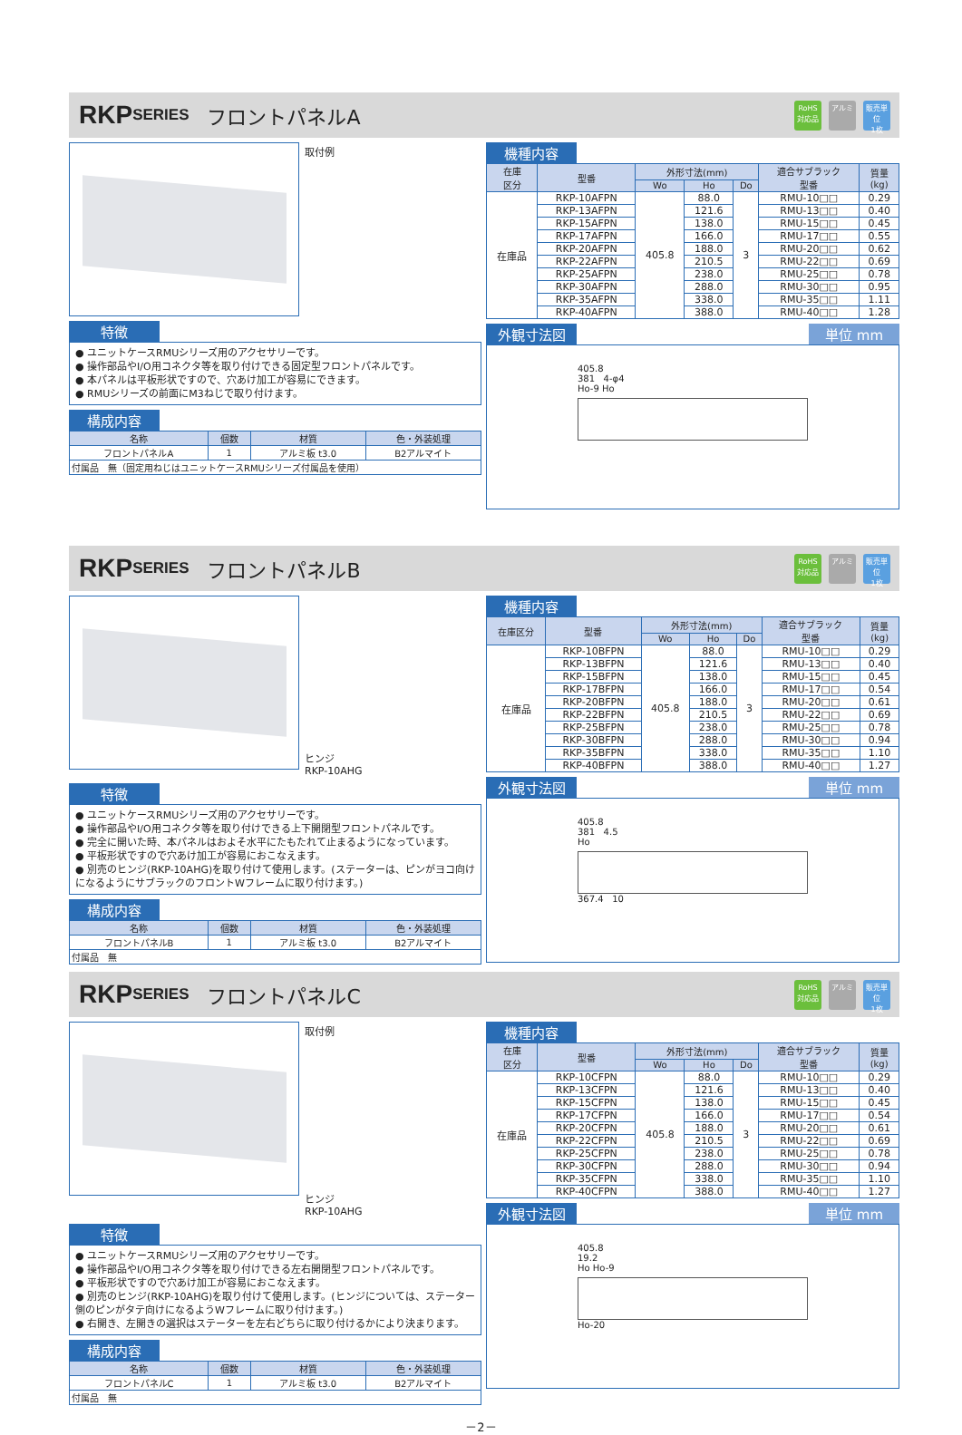RKP SERIES フロントパネルA
RoHS
対応品
アルミ 販売単位
1枚
取付例
特徴
● ユニットケースRMUシリーズ用のアクセサリーです。
● 操作部品やI/O用コネクタ等を取り付けできる固定型フロントパネルです。
● 本パネルは平板形状ですので、穴あけ加工が容易にできます。
● RMUシリーズの前面にM3ねじで取り付けます。
構成内容
| 名称 | 個数 | 材質 | 色・外装処理 |
| --- | --- | --- | --- |
| フロントパネルA | 1 | アルミ板 t3.0 | B2アルマイト |
| 付属品 無（固定用ねじはユニットケースRMUシリーズ付属品を使用） | | | |
機種内容
| 在庫 区分 | 型番 | 外形寸法(mm) | | | 適合サブラック 型番 | 質量 (kg) |
| --- | --- | --- | --- | --- | --- | --- |
| | | Wo | Ho | Do | | |
| 在庫品 | RKP-10AFPN | 405.8 | 88.0 | 3 | RMU-10□□ | 0.29 |
| | RKP-13AFPN | | 121.6 | | RMU-13□□ | 0.40 |
| | RKP-15AFPN | | 138.0 | | RMU-15□□ | 0.45 |
| | RKP-17AFPN | | 166.0 | | RMU-17□□ | 0.55 |
| | RKP-20AFPN | | 188.0 | | RMU-20□□ | 0.62 |
| | RKP-22AFPN | | 210.5 | | RMU-22□□ | 0.69 |
| | RKP-25AFPN | | 238.0 | | RMU-25□□ | 0.78 |
| | RKP-30AFPN | | 288.0 | | RMU-30□□ | 0.95 |
| | RKP-35AFPN | | 338.0 | | RMU-35□□ | 1.11 |
| | RKP-40AFPN | | 388.0 | | RMU-40□□ | 1.28 |
外観寸法図 単位 mm
405.8
381 4-φ4
Ho-9 Ho
RKP SERIES フロントパネルB
RoHS
対応品
アルミ 販売単位
1枚
ヒンジ
RKP-10AHG
特徴
● ユニットケースRMUシリーズ用のアクセサリーです。
● 操作部品やI/O用コネクタ等を取り付けできる上下開閉型フロントパネルです。
● 完全に開いた時、本パネルはおよそ水平にたもたれて止まるようになっています。
● 平板形状ですので穴あけ加工が容易におこなえます。
● 別売のヒンジ(RKP-10AHG)を取り付けて使用します。(ステーターは、ピンがヨコ向けになるようにサブラックのフロントWフレームに取り付けます。)
構成内容
| 名称 | 個数 | 材質 | 色・外装処理 |
| --- | --- | --- | --- |
| フロントパネルB | 1 | アルミ板 t3.0 | B2アルマイト |
| 付属品 無 | | | |
機種内容
| 在庫区分 | 型番 | 外形寸法(mm) | | | 適合サブラック 型番 | 質量 (kg) |
| --- | --- | --- | --- | --- | --- | --- |
| | | Wo | Ho | Do | | |
| 在庫品 | RKP-10BFPN | 405.8 | 88.0 | 3 | RMU-10□□ | 0.29 |
| | RKP-13BFPN | | 121.6 | | RMU-13□□ | 0.40 |
| | RKP-15BFPN | | 138.0 | | RMU-15□□ | 0.45 |
| | RKP-17BFPN | | 166.0 | | RMU-17□□ | 0.54 |
| | RKP-20BFPN | | 188.0 | | RMU-20□□ | 0.61 |
| | RKP-22BFPN | | 210.5 | | RMU-22□□ | 0.69 |
| | RKP-25BFPN | | 238.0 | | RMU-25□□ | 0.78 |
| | RKP-30BFPN | | 288.0 | | RMU-30□□ | 0.94 |
| | RKP-35BFPN | | 338.0 | | RMU-35□□ | 1.10 |
| | RKP-40BFPN | | 388.0 | | RMU-40□□ | 1.27 |
外観寸法図 単位 mm
405.8
381 4.5
Ho
367.4 10
RKP SERIES フロントパネルC
RoHS
対応品
アルミ 販売単位
1枚
取付例
ヒンジ
RKP-10AHG
特徴
● ユニットケースRMUシリーズ用のアクセサリーです。
● 操作部品やI/O用コネクタ等を取り付けできる左右開閉型フロントパネルです。
● 平板形状ですので穴あけ加工が容易におこなえます。
● 別売のヒンジ(RKP-10AHG)を取り付けて使用します。(ヒンジについては、ステーター側のピンがタテ向けになるようWフレームに取り付けます。)
● 右開き、左開きの選択はステーターを左右どちらに取り付けるかにより決まります。
構成内容
| 名称 | 個数 | 材質 | 色・外装処理 |
| --- | --- | --- | --- |
| フロントパネルC | 1 | アルミ板 t3.0 | B2アルマイト |
| 付属品 無 | | | |
機種内容
| 在庫 区分 | 型番 | 外形寸法(mm) | | | 適合サブラック 型番 | 質量 (kg) |
| --- | --- | --- | --- | --- | --- | --- |
| | | Wo | Ho | Do | | |
| 在庫品 | RKP-10CFPN | 405.8 | 88.0 | 3 | RMU-10□□ | 0.29 |
| | RKP-13CFPN | | 121.6 | | RMU-13□□ | 0.40 |
| | RKP-15CFPN | | 138.0 | | RMU-15□□ | 0.45 |
| | RKP-17CFPN | | 166.0 | | RMU-17□□ | 0.54 |
| | RKP-20CFPN | | 188.0 | | RMU-20□□ | 0.61 |
| | RKP-22CFPN | | 210.5 | | RMU-22□□ | 0.69 |
| | RKP-25CFPN | | 238.0 | | RMU-25□□ | 0.78 |
| | RKP-30CFPN | | 288.0 | | RMU-30□□ | 0.94 |
| | RKP-35CFPN | | 338.0 | | RMU-35□□ | 1.10 |
| | RKP-40CFPN | | 388.0 | | RMU-40□□ | 1.27 |
外観寸法図 単位 mm
405.8
19.2
Ho Ho-9
Ho-20
－2－